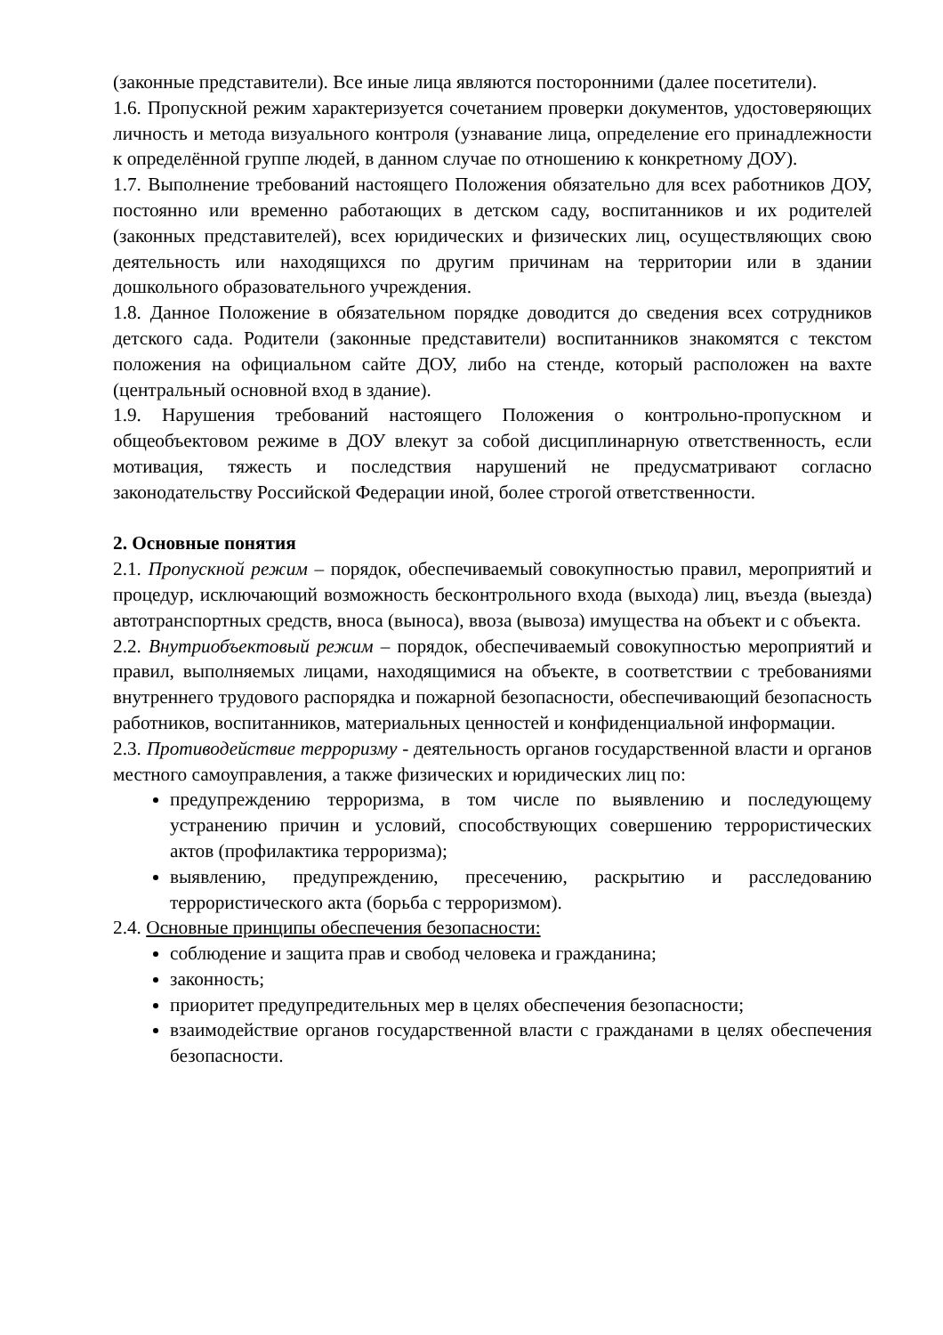(законные представители). Все иные лица являются посторонними (далее посетители).
1.6. Пропускной режим характеризуется сочетанием проверки документов, удостоверяющих личность и метода визуального контроля (узнавание лица, определение его принадлежности к определённой группе людей, в данном случае по отношению к конкретному ДОУ).
1.7. Выполнение требований настоящего Положения обязательно для всех работников ДОУ, постоянно или временно работающих в детском саду, воспитанников и их родителей (законных представителей), всех юридических и физических лиц, осуществляющих свою деятельность или находящихся по другим причинам на территории или в здании дошкольного образовательного учреждения.
1.8. Данное Положение в обязательном порядке доводится до сведения всех сотрудников детского сада. Родители (законные представители) воспитанников знакомятся с текстом положения на официальном сайте ДОУ, либо на стенде, который расположен на вахте (центральный основной вход в здание).
1.9. Нарушения требований настоящего Положения о контрольно-пропускном и общеобъектовом режиме в ДОУ влекут за собой дисциплинарную ответственность, если мотивация, тяжесть и последствия нарушений не предусматривают согласно законодательству Российской Федерации иной, более строгой ответственности.
2. Основные понятия
2.1. Пропускной режим – порядок, обеспечиваемый совокупностью правил, мероприятий и процедур, исключающий возможность бесконтрольного входа (выхода) лиц, въезда (выезда) автотранспортных средств, вноса (выноса), ввоза (вывоза) имущества на объект и с объекта.
2.2. Внутриобъектовый режим – порядок, обеспечиваемый совокупностью мероприятий и правил, выполняемых лицами, находящимися на объекте, в соответствии с требованиями внутреннего трудового распорядка и пожарной безопасности, обеспечивающий безопасность работников, воспитанников, материальных ценностей и конфиденциальной информации.
2.3. Противодействие терроризму - деятельность органов государственной власти и органов местного самоуправления, а также физических и юридических лиц по:
предупреждению терроризма, в том числе по выявлению и последующему устранению причин и условий, способствующих совершению террористических актов (профилактика терроризма);
выявлению, предупреждению, пресечению, раскрытию и расследованию террористического акта (борьба с терроризмом).
2.4. Основные принципы обеспечения безопасности:
соблюдение и защита прав и свобод человека и гражданина;
законность;
приоритет предупредительных мер в целях обеспечения безопасности;
взаимодействие органов государственной власти с гражданами в целях обеспечения безопасности.